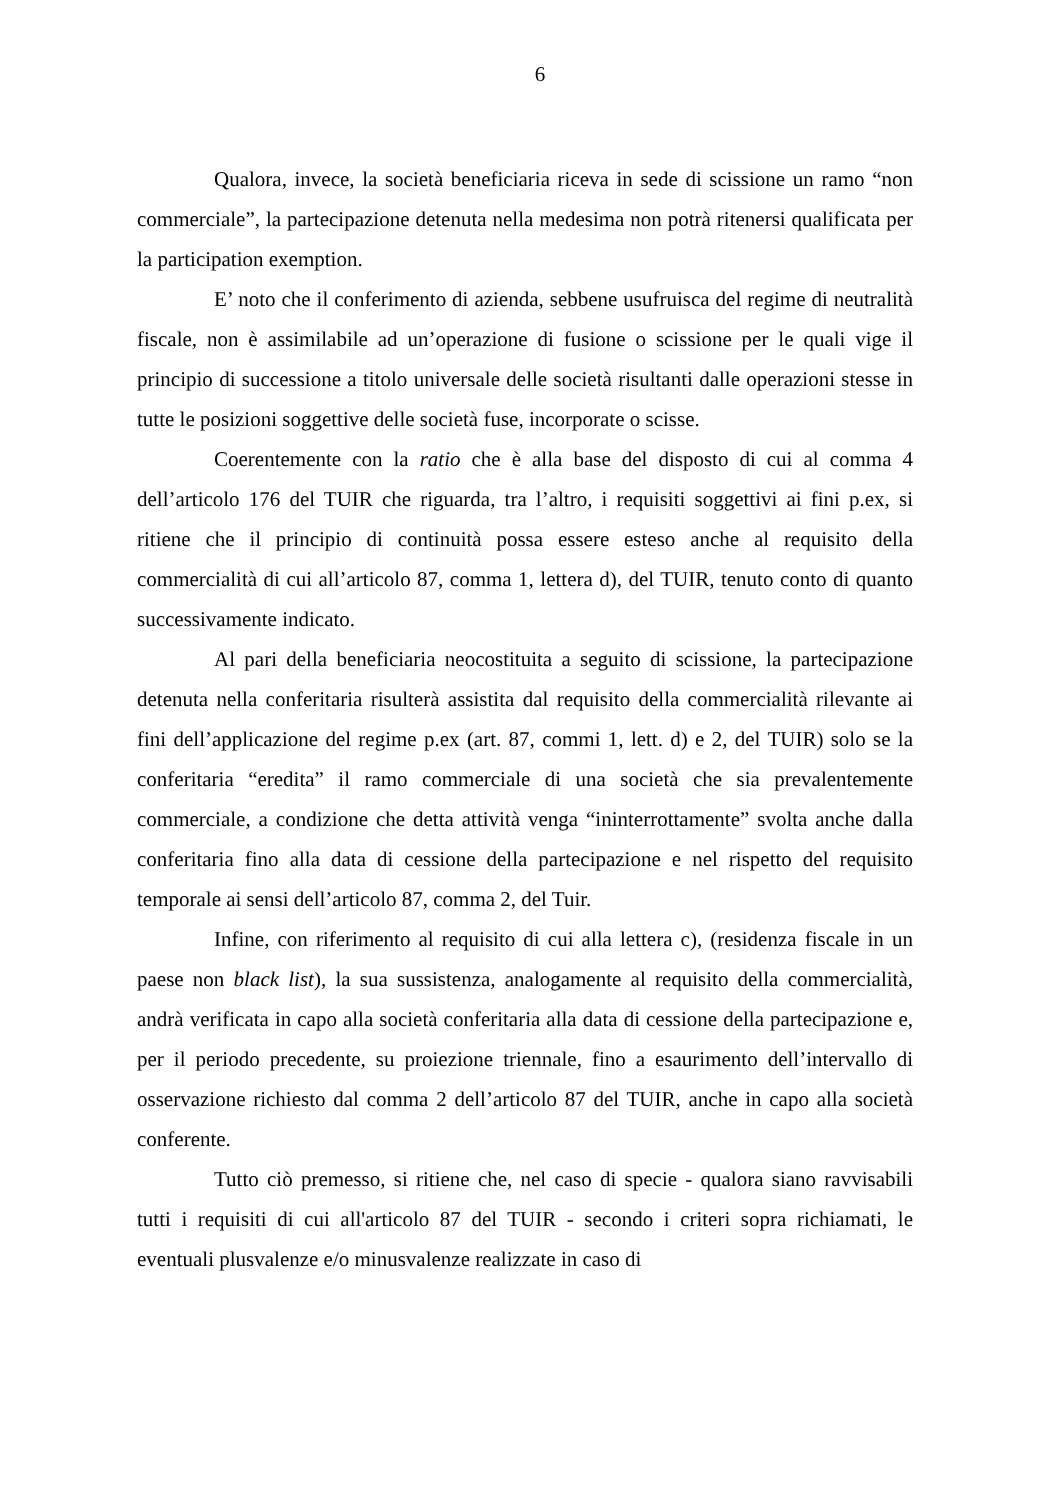6
Qualora, invece, la società beneficiaria riceva in sede di scissione un ramo “non commerciale”, la partecipazione detenuta nella medesima non potrà ritenersi qualificata per la participation exemption.
E’ noto che il conferimento di azienda, sebbene usufruisca del regime di neutralità fiscale, non è assimilabile ad un’operazione di fusione o scissione per le quali vige il principio di successione a titolo universale delle società risultanti dalle operazioni stesse in tutte le posizioni soggettive delle società fuse, incorporate o scisse.
Coerentemente con la ratio che è alla base del disposto di cui al comma 4 dell’articolo 176 del TUIR che riguarda, tra l’altro, i requisiti soggettivi ai fini p.ex, si ritiene che il principio di continuità possa essere esteso anche al requisito della commercialità di cui all’articolo 87, comma 1, lettera d), del TUIR, tenuto conto di quanto successivamente indicato.
Al pari della beneficiaria neocostituita a seguito di scissione, la partecipazione detenuta nella conferitaria risulterà assistita dal requisito della commercialità rilevante ai fini dell’applicazione del regime p.ex (art. 87, commi 1, lett. d) e 2, del TUIR) solo se la conferitaria “eredita” il ramo commerciale di una società che sia prevalentemente commerciale, a condizione che detta attività venga “ininterrottamente” svolta anche dalla conferitaria fino alla data di cessione della partecipazione e nel rispetto del requisito temporale ai sensi dell’articolo 87, comma 2, del Tuir.
Infine, con riferimento al requisito di cui alla lettera c), (residenza fiscale in un paese non black list), la sua sussistenza, analogamente al requisito della commercialità, andrà verificata in capo alla società conferitaria alla data di cessione della partecipazione e, per il periodo precedente, su proiezione triennale, fino a esaurimento dell’intervallo di osservazione richiesto dal comma 2 dell’articolo 87 del TUIR, anche in capo alla società conferente.
Tutto ciò premesso, si ritiene che, nel caso di specie - qualora siano ravvisabili tutti i requisiti di cui all'articolo 87 del TUIR - secondo i criteri sopra richiamati, le eventuali plusvalenze e/o minusvalenze realizzate in caso di